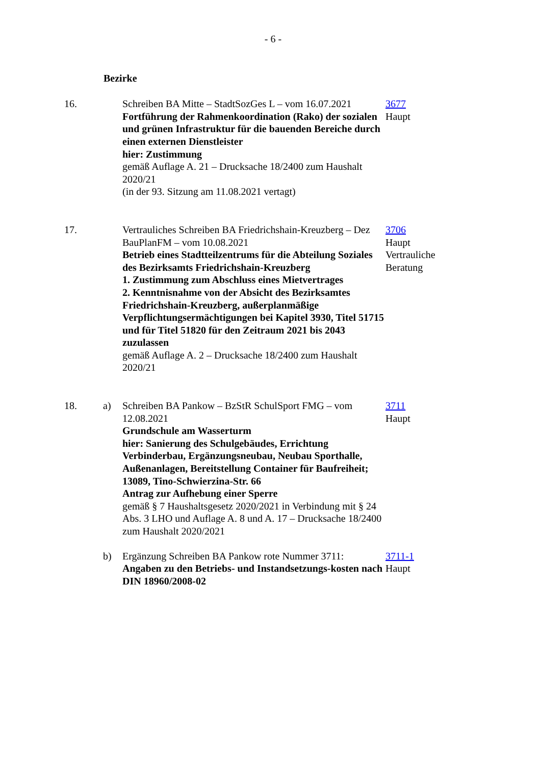- 6 -
Bezirke
| 16. | | Schreiben BA Mitte – StadtSozGes L – vom 16.07.2021 Fortführung der Rahmenkoordination (Rako) der sozialen und grünen Infrastruktur für die bauenden Bereiche durch einen externen Dienstleister hier: Zustimmung gemäß Auflage A. 21 – Drucksache 18/2400 zum Haushalt 2020/21 (in der 93. Sitzung am 11.08.2021 vertagt) | 3677 Haupt |
| 17. | | Vertrauliches Schreiben BA Friedrichshain-Kreuzberg – Dez BauPlanFM – vom 10.08.2021 Betrieb eines Stadtteilzentrums für die Abteilung Soziales des Bezirksamts Friedrichshain-Kreuzberg 1. Zustimmung zum Abschluss eines Mietvertrages 2. Kenntnisnahme von der Absicht des Bezirksamtes Friedrichshain-Kreuzberg, außerplanmäßige Verpflichtungsermächtigungen bei Kapitel 3930, Titel 51715 und für Titel 51820 für den Zeitraum 2021 bis 2043 zuzulassen gemäß Auflage A. 2 – Drucksache 18/2400 zum Haushalt 2020/21 | 3706 Haupt Vertrauliche Beratung |
| 18. | a) | Schreiben BA Pankow – BzStR SchulSport FMG – vom 12.08.2021 Grundschule am Wasserturm hier: Sanierung des Schulgebäudes, Errichtung Verbinderbau, Ergänzungsneubau, Neubau Sporthalle, Außenanlagen, Bereitstellung Container für Baufreiheit; 13089, Tino-Schwierzina-Str. 66 Antrag zur Aufhebung einer Sperre gemäß § 7 Haushaltsgesetz 2020/2021 in Verbindung mit § 24 Abs. 3 LHO und Auflage A. 8 und A. 17 – Drucksache 18/2400 zum Haushalt 2020/2021 | 3711 Haupt |
| | b) | Ergänzung Schreiben BA Pankow rote Nummer 3711: Angaben zu den Betriebs- und Instandsetzungs-kosten nach DIN 18960/2008-02 | 3711-1 Haupt |